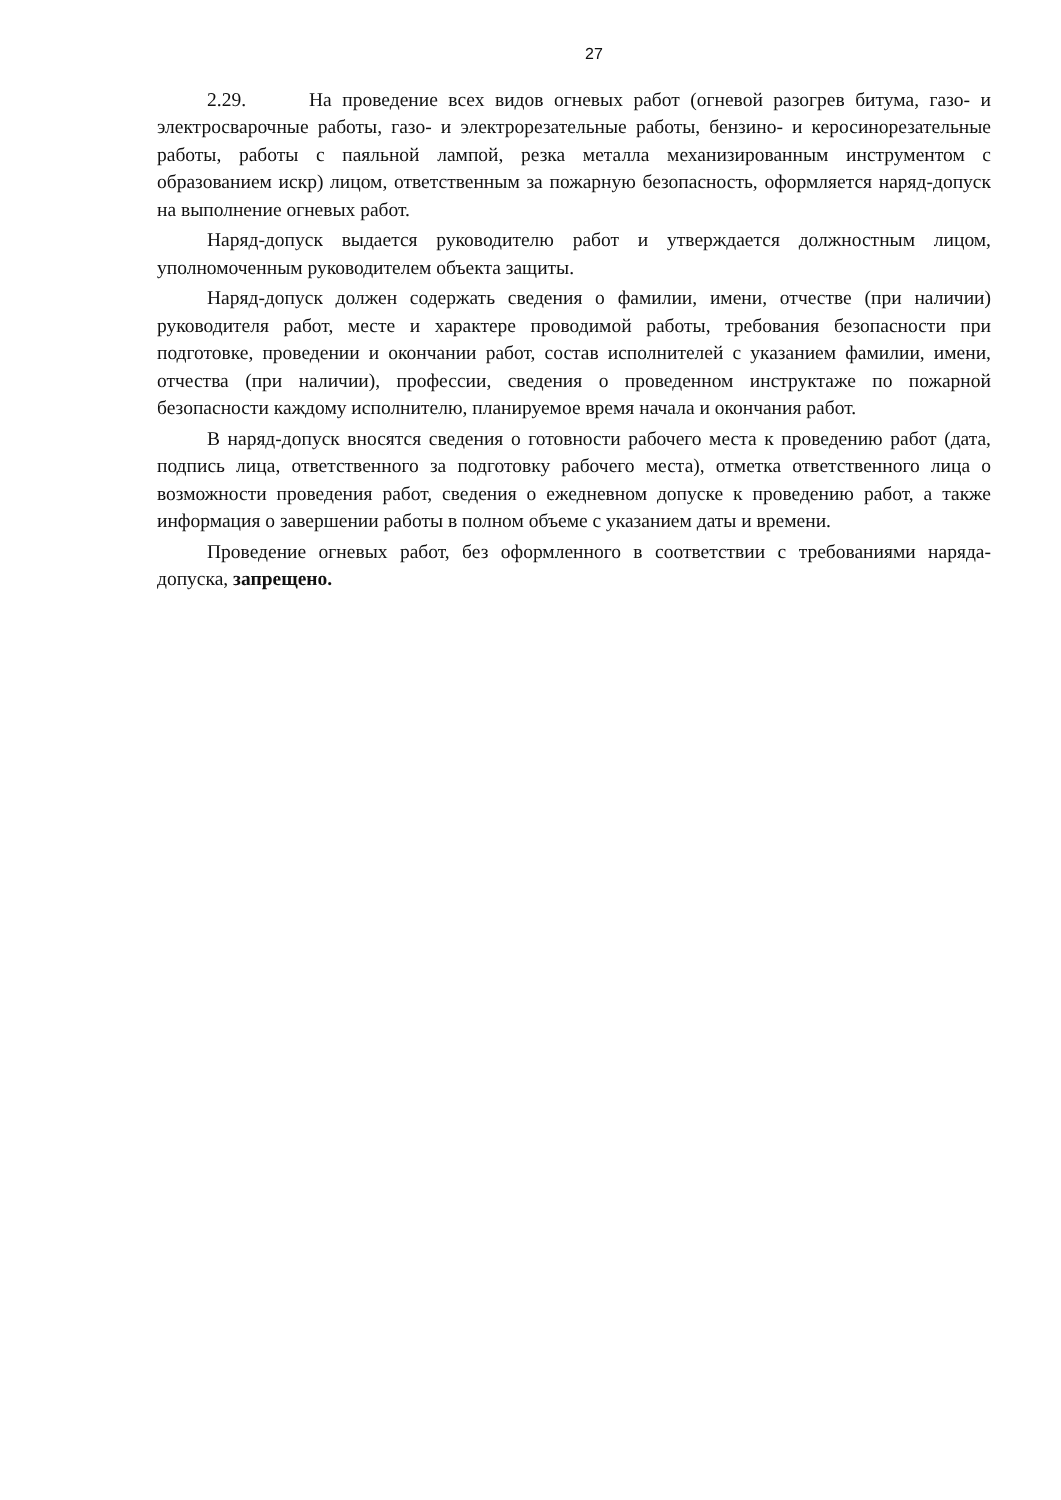27
2.29. На проведение всех видов огневых работ (огневой разогрев битума, газо- и электросварочные работы, газо- и электрорезательные работы, бензино- и керосинорезательные работы, работы с паяльной лампой, резка металла механизированным инструментом с образованием искр) лицом, ответственным за пожарную безопасность, оформляется наряд-допуск на выполнение огневых работ.
Наряд-допуск выдается руководителю работ и утверждается должностным лицом, уполномоченным руководителем объекта защиты.
Наряд-допуск должен содержать сведения о фамилии, имени, отчестве (при наличии) руководителя работ, месте и характере проводимой работы, требования безопасности при подготовке, проведении и окончании работ, состав исполнителей с указанием фамилии, имени, отчества (при наличии), профессии, сведения о проведенном инструктаже по пожарной безопасности каждому исполнителю, планируемое время начала и окончания работ.
В наряд-допуск вносятся сведения о готовности рабочего места к проведению работ (дата, подпись лица, ответственного за подготовку рабочего места), отметка ответственного лица о возможности проведения работ, сведения о ежедневном допуске к проведению работ, а также информация о завершении работы в полном объеме с указанием даты и времени.
Проведение огневых работ, без оформленного в соответствии с требованиями наряда-допуска, запрещено.